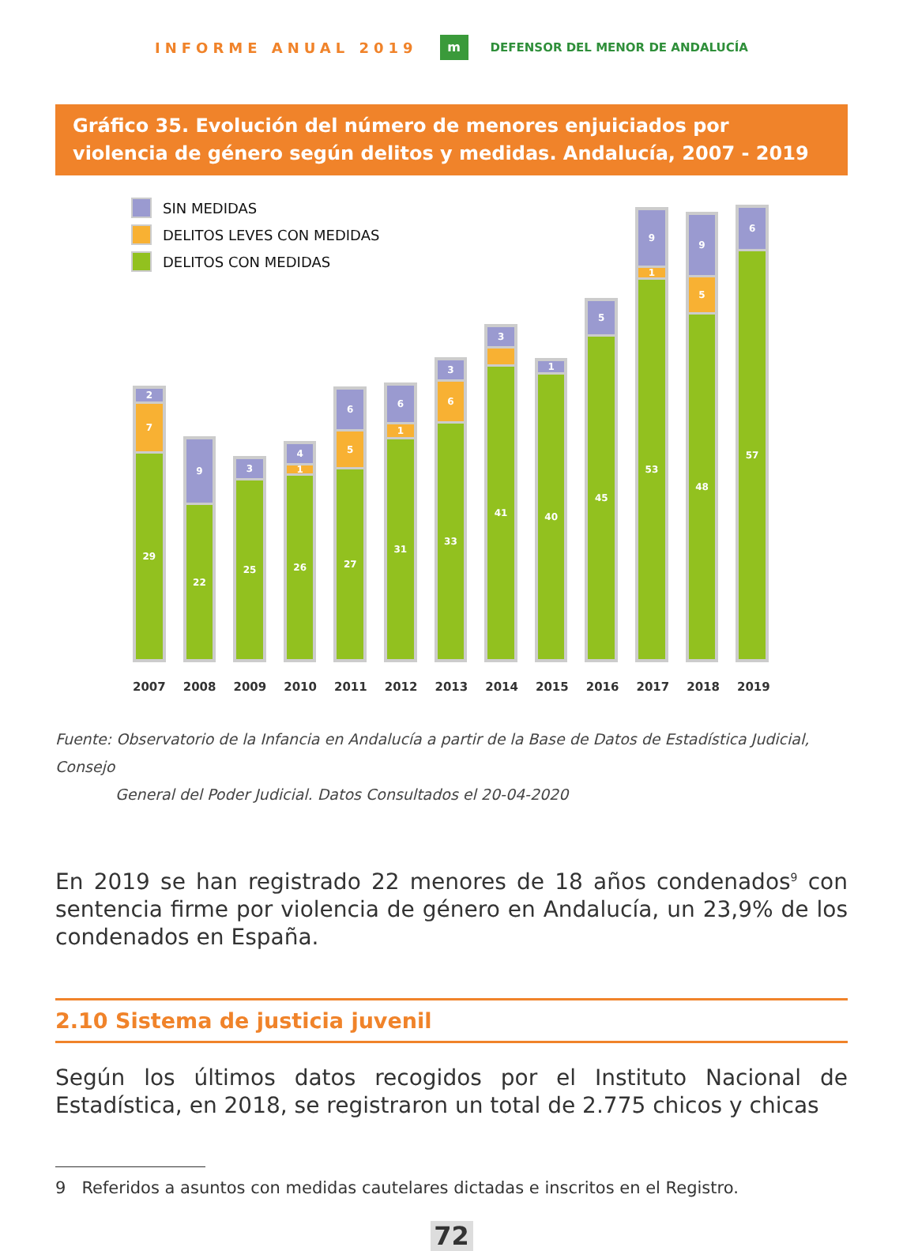INFORME ANUAL 2019 m DEFENSOR DEL MENOR DE ANDALUCÍA
Gráfico 35. Evolución del número de menores enjuiciados por violencia de género según delitos y medidas. Andalucía, 2007 - 2019
2
7
29
9
22
3
25
4
1
26
6
5
27
6
1
31
3
6
33
3
41
1
40
5
45
9
1
53
9
5
48
6
57
SIN MEDIDAS
DELITOS LEVES CON MEDIDAS
DELITOS CON MEDIDAS
2007 2008 2009 2010 2011 2012 2013 2014 2015 2016 2017 2018 2019
Fuente: Observatorio de la Infancia en Andalucía a partir de la Base de Datos de Estadística Judicial, Consejo
General del Poder Judicial. Datos Consultados el 20-04-2020
En 2019 se han registrado 22 menores de 18 años condenados<sup>9</sup> con sentencia firme por violencia de género en Andalucía, un 23,9% de los condenados en España.
2.10 Sistema de justicia juvenil
Según los últimos datos recogidos por el Instituto Nacional de Estadística, en 2018, se registraron un total de 2.775 chicos y chicas
9 Referidos a asuntos con medidas cautelares dictadas e inscritos en el Registro.
72